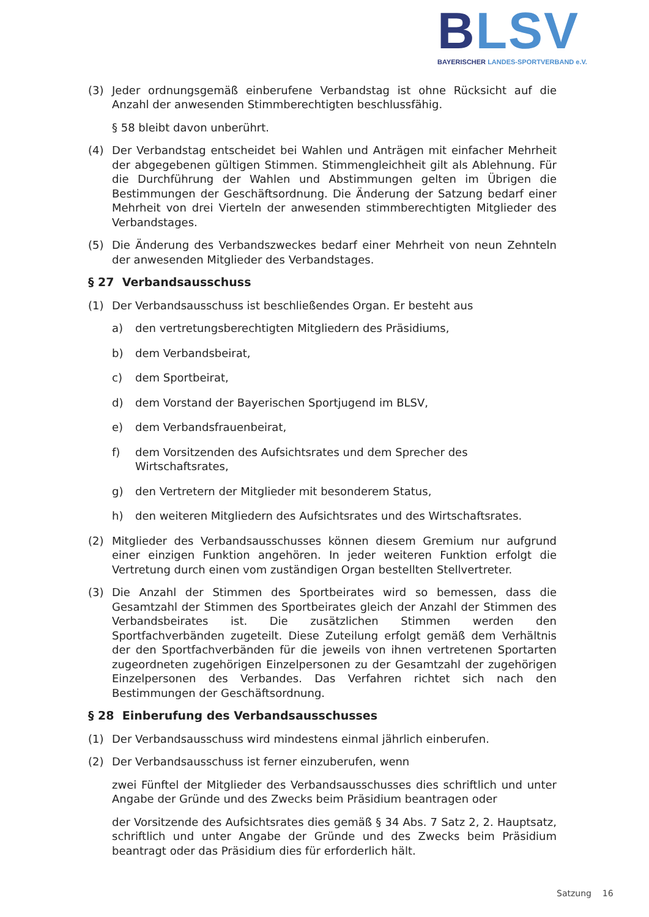BLSV
BAYERISCHER LANDES-SPORTVERBAND e.V.
(3) Jeder ordnungsgemäß einberufene Verbandstag ist ohne Rücksicht auf die Anzahl der anwesenden Stimmberechtigten beschlussfähig.
§ 58 bleibt davon unberührt.
(4) Der Verbandstag entscheidet bei Wahlen und Anträgen mit einfacher Mehrheit der abgegebenen gültigen Stimmen. Stimmengleichheit gilt als Ablehnung. Für die Durchführung der Wahlen und Abstimmungen gelten im Übrigen die Bestimmungen der Geschäftsordnung. Die Änderung der Satzung bedarf einer Mehrheit von drei Vierteln der anwesenden stimmberechtigten Mitglieder des Verbandstages.
(5) Die Änderung des Verbandszweckes bedarf einer Mehrheit von neun Zehnteln der anwesenden Mitglieder des Verbandstages.
§ 27 Verbandsausschuss
(1) Der Verbandsausschuss ist beschließendes Organ. Er besteht aus
a) den vertretungsberechtigten Mitgliedern des Präsidiums,
b) dem Verbandsbeirat,
c) dem Sportbeirat,
d) dem Vorstand der Bayerischen Sportjugend im BLSV,
e) dem Verbandsfrauenbeirat,
f) dem Vorsitzenden des Aufsichtsrates und dem Sprecher des Wirtschaftsrates,
g) den Vertretern der Mitglieder mit besonderem Status,
h) den weiteren Mitgliedern des Aufsichtsrates und des Wirtschaftsrates.
(2) Mitglieder des Verbandsausschusses können diesem Gremium nur aufgrund einer einzigen Funktion angehören. In jeder weiteren Funktion erfolgt die Vertretung durch einen vom zuständigen Organ bestellten Stellvertreter.
(3) Die Anzahl der Stimmen des Sportbeirates wird so bemessen, dass die Gesamtzahl der Stimmen des Sportbeirates gleich der Anzahl der Stimmen des Verbandsbeirates ist. Die zusätzlichen Stimmen werden den Sportfachverbänden zugeteilt. Diese Zuteilung erfolgt gemäß dem Verhältnis der den Sportfachverbänden für die jeweils von ihnen vertretenen Sportarten zugeordneten zugehörigen Einzelpersonen zu der Gesamtzahl der zugehörigen Einzelpersonen des Verbandes. Das Verfahren richtet sich nach den Bestimmungen der Geschäftsordnung.
§ 28 Einberufung des Verbandsausschusses
(1) Der Verbandsausschuss wird mindestens einmal jährlich einberufen.
(2) Der Verbandsausschuss ist ferner einzuberufen, wenn
zwei Fünftel der Mitglieder des Verbandsausschusses dies schriftlich und unter Angabe der Gründe und des Zwecks beim Präsidium beantragen oder
der Vorsitzende des Aufsichtsrates dies gemäß § 34 Abs. 7 Satz 2, 2. Hauptsatz, schriftlich und unter Angabe der Gründe und des Zwecks beim Präsidium beantragt oder das Präsidium dies für erforderlich hält.
Satzung 16